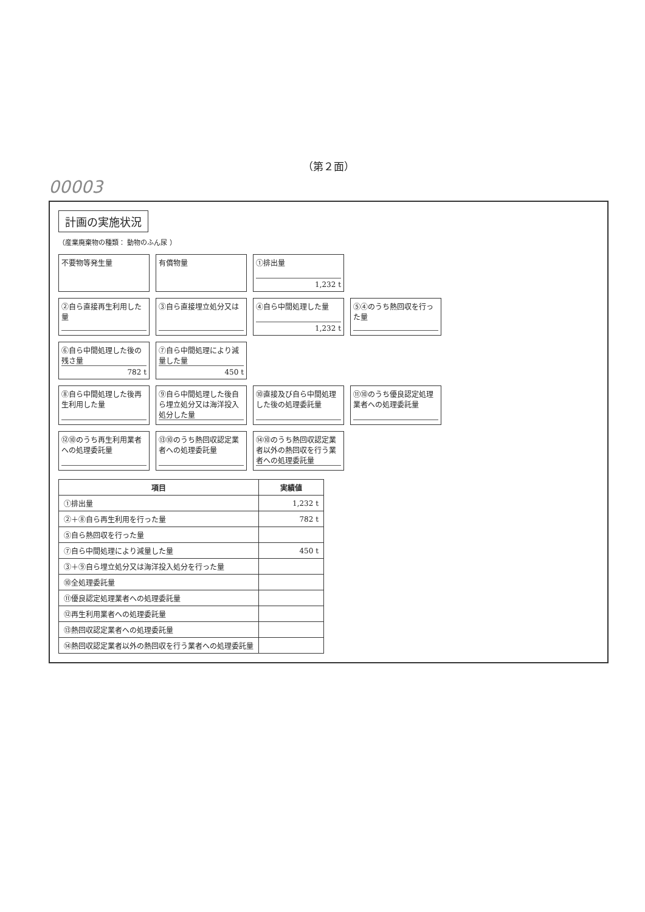（第２面）
00003
計画の実施状況
（産業廃棄物の種類： 動物のふん尿 ）
不要物等発生量
有償物量
①排出量
1,232 t
②自ら直接再生利用した量
③自ら直接埋立処分又は
④自ら中間処理した量
1,232 t
⑤④のうち熱回収を行った量
⑥自ら中間処理した後の残さ量
782 t
⑦自ら中間処理により減量した量
450 t
⑧自ら中間処理した後再生利用した量
⑨自ら中間処理した後自ら埋立処分又は海洋投入処分した量
⑩直接及び自ら中間処理した後の処理委託量
⑪⑩のうち優良認定処理業者への処理委託量
⑫⑩のうち再生利用業者への処理委託量
⑬⑩のうち熱回収認定業者への処理委託量
⑭⑩のうち熱回収認定業者以外の熱回収を行う業者への処理委託量
| 項目 | 実績値 |
| --- | --- |
| ①排出量 | 1,232 t |
| ②＋⑧自ら再生利用を行った量 | 782 t |
| ⑤自ら熱回収を行った量 | |
| ⑦自ら中間処理により減量した量 | 450 t |
| ③＋⑨自ら埋立処分又は海洋投入処分を行った量 | |
| ⑩全処理委託量 | |
| ⑪優良認定処理業者への処理委託量 | |
| ⑫再生利用業者への処理委託量 | |
| ⑬熱回収認定業者への処理委託量 | |
| ⑭熱回収認定業者以外の熱回収を行う業者への処理委託量 | |